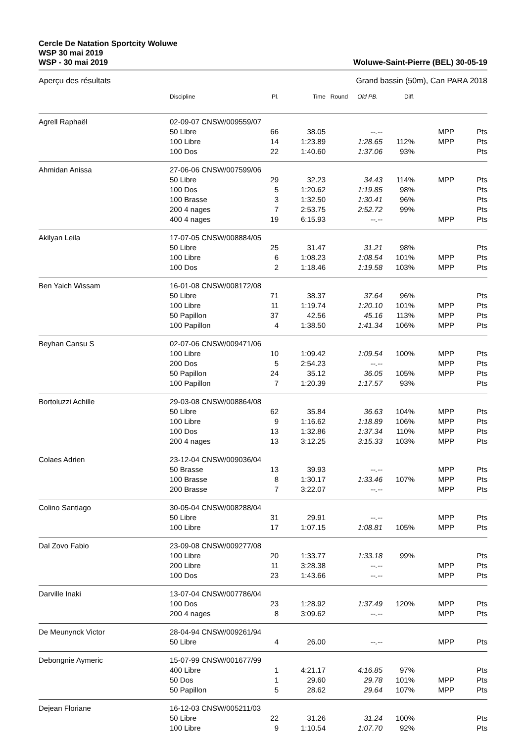Cercle De Natation Sportcity Woluwe
WSP 30 mai 2019
WSP - 30 mai 2019
Woluwe-Saint-Pierre (BEL) 30-05-19
Aperçu des résultats Grand bassin (50m), Can PARA 2018
| | Discipline | Pl. | Time | Round | Old PB. | Diff. | | |
| --- | --- | --- | --- | --- | --- | --- | --- | --- |
| Agrell Raphaël | 02-09-07 CNSW/009559/07 | | | | | | | |
| | 50 Libre | 66 | 38.05 | | --.-- | | MPP | Pts |
| | 100 Libre | 14 | 1:23.89 | | 1:28.65 | 112% | MPP | Pts |
| | 100 Dos | 22 | 1:40.60 | | 1:37.06 | 93% | | Pts |
| Ahmidan Anissa | 27-06-06 CNSW/007599/06 | | | | | | | |
| | 50 Libre | 29 | 32.23 | | 34.43 | 114% | MPP | Pts |
| | 100 Dos | 5 | 1:20.62 | | 1:19.85 | 98% | | Pts |
| | 100 Brasse | 3 | 1:32.50 | | 1:30.41 | 96% | | Pts |
| | 200 4 nages | 7 | 2:53.75 | | 2:52.72 | 99% | | Pts |
| | 400 4 nages | 19 | 6:15.93 | | --.-- | | MPP | Pts |
| Akilyan Leila | 17-07-05 CNSW/008884/05 | | | | | | | |
| | 50 Libre | 25 | 31.47 | | 31.21 | 98% | | Pts |
| | 100 Libre | 6 | 1:08.23 | | 1:08.54 | 101% | MPP | Pts |
| | 100 Dos | 2 | 1:18.46 | | 1:19.58 | 103% | MPP | Pts |
| Ben Yaich Wissam | 16-01-08 CNSW/008172/08 | | | | | | | |
| | 50 Libre | 71 | 38.37 | | 37.64 | 96% | | Pts |
| | 100 Libre | 11 | 1:19.74 | | 1:20.10 | 101% | MPP | Pts |
| | 50 Papillon | 37 | 42.56 | | 45.16 | 113% | MPP | Pts |
| | 100 Papillon | 4 | 1:38.50 | | 1:41.34 | 106% | MPP | Pts |
| Beyhan Cansu S | 02-07-06 CNSW/009471/06 | | | | | | | |
| | 100 Libre | 10 | 1:09.42 | | 1:09.54 | 100% | MPP | Pts |
| | 200 Dos | 5 | 2:54.23 | | --.-- | | MPP | Pts |
| | 50 Papillon | 24 | 35.12 | | 36.05 | 105% | MPP | Pts |
| | 100 Papillon | 7 | 1:20.39 | | 1:17.57 | 93% | | Pts |
| Bortoluzzi Achille | 29-03-08 CNSW/008864/08 | | | | | | | |
| | 50 Libre | 62 | 35.84 | | 36.63 | 104% | MPP | Pts |
| | 100 Libre | 9 | 1:16.62 | | 1:18.89 | 106% | MPP | Pts |
| | 100 Dos | 13 | 1:32.86 | | 1:37.34 | 110% | MPP | Pts |
| | 200 4 nages | 13 | 3:12.25 | | 3:15.33 | 103% | MPP | Pts |
| Colaes Adrien | 23-12-04 CNSW/009036/04 | | | | | | | |
| | 50 Brasse | 13 | 39.93 | | --.-- | | MPP | Pts |
| | 100 Brasse | 8 | 1:30.17 | | 1:33.46 | 107% | MPP | Pts |
| | 200 Brasse | 7 | 3:22.07 | | --.-- | | MPP | Pts |
| Colino Santiago | 30-05-04 CNSW/008288/04 | | | | | | | |
| | 50 Libre | 31 | 29.91 | | --.-- | | MPP | Pts |
| | 100 Libre | 17 | 1:07.15 | | 1:08.81 | 105% | MPP | Pts |
| Dal Zovo Fabio | 23-09-08 CNSW/009277/08 | | | | | | | |
| | 100 Libre | 20 | 1:33.77 | | 1:33.18 | 99% | | Pts |
| | 200 Libre | 11 | 3:28.38 | | --.-- | | MPP | Pts |
| | 100 Dos | 23 | 1:43.66 | | --.-- | | MPP | Pts |
| Darville Inaki | 13-07-04 CNSW/007786/04 | | | | | | | |
| | 100 Dos | 23 | 1:28.92 | | 1:37.49 | 120% | MPP | Pts |
| | 200 4 nages | 8 | 3:09.62 | | --.-- | | MPP | Pts |
| De Meunynck Victor | 28-04-94 CNSW/009261/94 | | | | | | | |
| | 50 Libre | 4 | 26.00 | | --.-- | | MPP | Pts |
| Debongnie Aymeric | 15-07-99 CNSW/001677/99 | | | | | | | |
| | 400 Libre | 1 | 4:21.17 | | 4:16.85 | 97% | | Pts |
| | 50 Dos | 1 | 29.60 | | 29.78 | 101% | MPP | Pts |
| | 50 Papillon | 5 | 28.62 | | 29.64 | 107% | MPP | Pts |
| Dejean Floriane | 16-12-03 CNSW/005211/03 | | | | | | | |
| | 50 Libre | 22 | 31.26 | | 31.24 | 100% | | Pts |
| | 100 Libre | 9 | 1:10.54 | | 1:07.70 | 92% | | Pts |